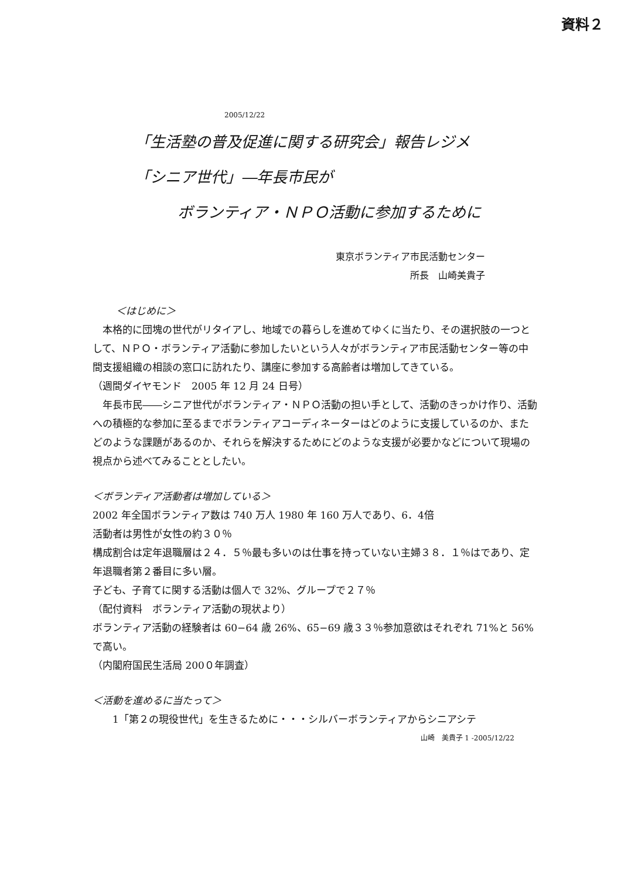資料２
2005/12/22
「生活塾の普及促進に関する研究会」報告レジメ
「シニア世代」―年長市民が
ボランティア・ＮＰＯ活動に参加するために
東京ボランティア市民活動センター
所長　山崎美貴子
＜はじめに＞
　本格的に団塊の世代がリタイアし、地域での暮らしを進めてゆくに当たり、その選択肢の一つとして、ＮＰＯ・ボランティア活動に参加したいという人々がボランティア市民活動センター等の中間支援組織の相談の窓口に訪れたり、講座に参加する高齢者は増加してきている。
（週間ダイヤモンド　2005 年 12 月 24 日号）
　年長市民――シニア世代がボランティア・ＮＰＯ活動の担い手として、活動のきっかけ作り、活動への積極的な参加に至るまでボランティアコーディネーターはどのように支援しているのか、またどのような課題があるのか、それらを解決するためにどのような支援が必要かなどについて現場の視点から述べてみることとしたい。
＜ボランティア活動者は増加している＞
2002 年全国ボランティア数は 740 万人 1980 年 160 万人であり、6．4倍
活動者は男性が女性の約３０％
構成割合は定年退職層は２４．５％最も多いのは仕事を持っていない主婦３８．１％はであり、定年退職者第２番目に多い層。
子ども、子育てに関する活動は個人で 32%、グループで２７％
（配付資料　ボランティア活動の現状より）
ボランティア活動の経験者は 60−64 歳 26%、65−69 歳３３％参加意欲はそれぞれ 71%と 56%で高い。
（内閣府国民生活局 200０年調査）
＜活動を進めるに当たって＞
　　1「第２の現役世代」を生きるために・・・シルバーボランティアからシニアシテ
山崎　美貴子 1 -2005/12/22